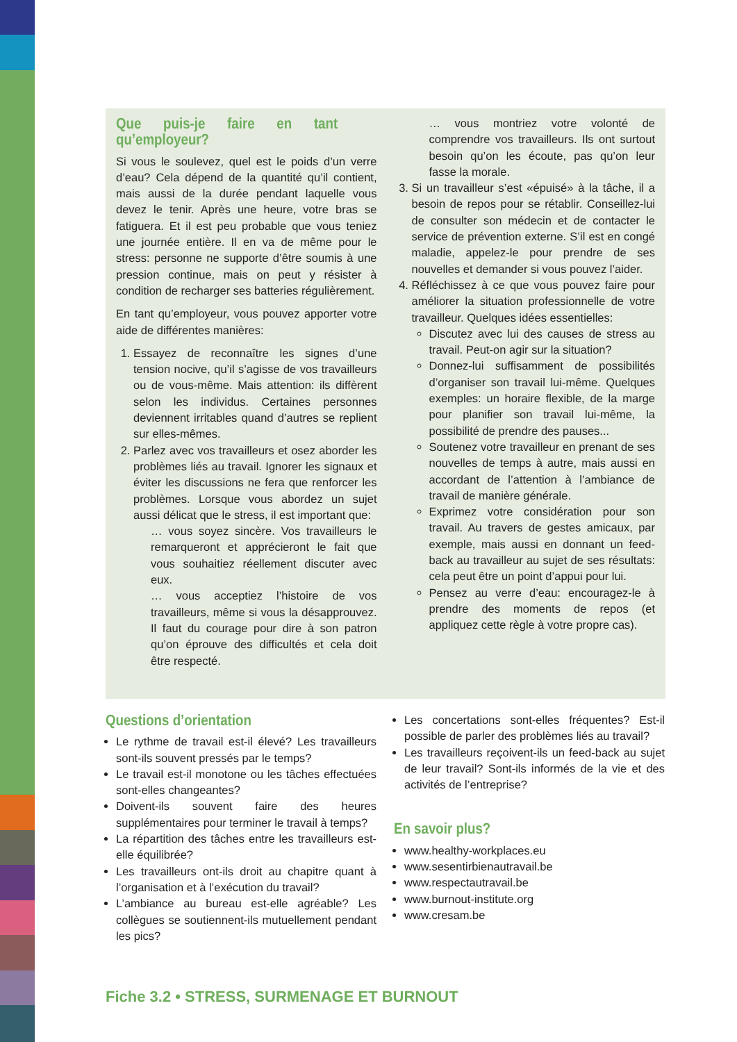Que puis-je faire en tant qu’employeur?
Si vous le soulevez, quel est le poids d’un verre d’eau? Cela dépend de la quantité qu’il contient, mais aussi de la durée pendant laquelle vous devez le tenir. Après une heure, votre bras se fatiguera. Et il est peu probable que vous teniez une journée entière. Il en va de même pour le stress: personne ne supporte d’être soumis à une pression continue, mais on peut y résister à condition de recharger ses batteries régulièrement.
En tant qu’employeur, vous pouvez apporter votre aide de différentes manières:
Essayez de reconnaître les signes d’une tension nocive, qu’il s’agisse de vos travailleurs ou de vous-même. Mais attention: ils diffèrent selon les individus. Certaines personnes deviennent irritables quand d’autres se replient sur elles-mêmes.
Parlez avec vos travailleurs et osez aborder les problèmes liés au travail. Ignorer les signaux et éviter les discussions ne fera que renforcer les problèmes. Lorsque vous abordez un sujet aussi délicat que le stress, il est important que:
… vous soyez sincère. Vos travailleurs le remarqueront et apprécieront le fait que vous souhaitiez réellement discuter avec eux.
… vous acceptiez l’histoire de vos travailleurs, même si vous la désapprouvez. Il faut du courage pour dire à son patron qu’on éprouve des difficultés et cela doit être respecté.
… vous montriez votre volonté de comprendre vos travailleurs. Ils ont surtout besoin qu’on les écoute, pas qu’on leur fasse la morale.
Si un travailleur s’est «épuisé» à la tâche, il a besoin de repos pour se rétablir. Conseillez-lui de consulter son médecin et de contacter le service de prévention externe. S’il est en congé maladie, appelez-le pour prendre de ses nouvelles et demander si vous pouvez l’aider.
Réfléchissez à ce que vous pouvez faire pour améliorer la situation professionnelle de votre travailleur. Quelques idées essentielles:
Discutez avec lui des causes de stress au travail. Peut-on agir sur la situation?
Donnez-lui suffisamment de possibilités d’organiser son travail lui-même. Quelques exemples: un horaire flexible, de la marge pour planifier son travail lui-même, la possibilité de prendre des pauses...
Soutenez votre travailleur en prenant de ses nouvelles de temps à autre, mais aussi en accordant de l’attention à l’ambiance de travail de manière générale.
Exprimez votre considération pour son travail. Au travers de gestes amicaux, par exemple, mais aussi en donnant un feed-back au travailleur au sujet de ses résultats: cela peut être un point d’appui pour lui.
Pensez au verre d’eau: encouragez-le à prendre des moments de repos (et appliquez cette règle à votre propre cas).
Questions d’orientation
Le rythme de travail est-il élevé? Les travailleurs sont-ils souvent pressés par le temps?
Le travail est-il monotone ou les tâches effectuées sont-elles changeantes?
Doivent-ils souvent faire des heures supplémentaires pour terminer le travail à temps?
La répartition des tâches entre les travailleurs est-elle équilibrée?
Les travailleurs ont-ils droit au chapitre quant à l’organisation et à l’exécution du travail?
L’ambiance au bureau est-elle agréable? Les collègues se soutiennent-ils mutuellement pendant les pics?
Les concertations sont-elles fréquentes? Est-il possible de parler des problèmes liés au travail?
Les travailleurs reçoivent-ils un feed-back au sujet de leur travail? Sont-ils informés de la vie et des activités de l’entreprise?
En savoir plus?
www.healthy-workplaces.eu
www.sesentirbienautravail.be
www.respectautravail.be
www.burnout-institute.org
www.cresam.be
Fiche 3.2 • STRESS, SURMENAGE ET BURNOUT